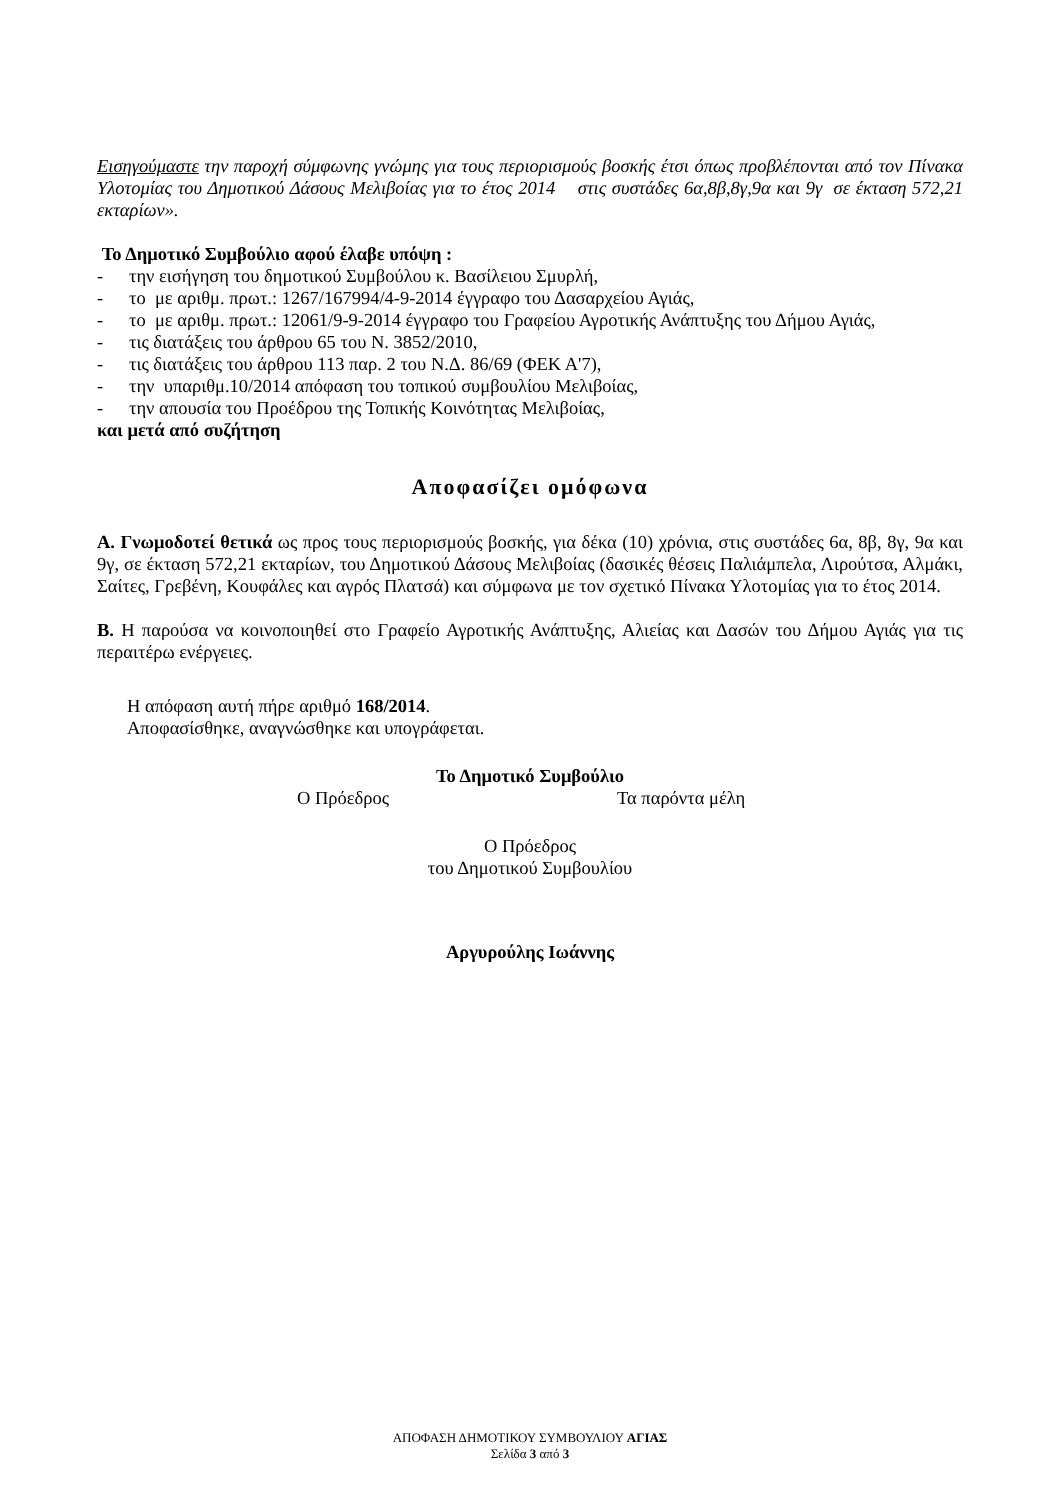Εισηγούμαστε την παροχή σύμφωνης γνώμης για τους περιορισμούς βοσκής έτσι όπως προβλέπονται από τον Πίνακα Υλοτομίας του Δημοτικού Δάσους Μελιβοίας για το έτος 2014 στις συστάδες 6α,8β,8γ,9α και 9γ σε έκταση 572,21 εκταρίων».
Το Δημοτικό Συμβούλιο αφού έλαβε υπόψη :
- την εισήγηση του δημοτικού Συμβούλου κ. Βασίλειου Σμυρλή,
- το με αριθμ. πρωτ.: 1267/167994/4-9-2014 έγγραφο του Δασαρχείου Αγιάς,
- το με αριθμ. πρωτ.: 12061/9-9-2014 έγγραφο του Γραφείου Αγροτικής Ανάπτυξης του Δήμου Αγιάς,
- τις διατάξεις του άρθρου 65 του Ν. 3852/2010,
- τις διατάξεις του άρθρου 113 παρ. 2 του Ν.Δ. 86/69 (ΦΕΚ Α'7),
- την υπαριθμ.10/2014 απόφαση του τοπικού συμβουλίου Μελιβοίας,
- την απουσία του Προέδρου της Τοπικής Κοινότητας Μελιβοίας,
και μετά από συζήτηση
Αποφασίζει ομόφωνα
Α. Γνωμοδοτεί θετικά ως προς τους περιορισμούς βοσκής, για δέκα (10) χρόνια, στις συστάδες 6α, 8β, 8γ, 9α και 9γ, σε έκταση 572,21 εκταρίων, του Δημοτικού Δάσους Μελιβοίας (δασικές θέσεις Παλιάμπελα, Λιρούτσα, Αλμάκι, Σαίτες, Γρεβένη, Κουφάλες και αγρός Πλατσά) και σύμφωνα με τον σχετικό Πίνακα Υλοτομίας για το έτος 2014.
Β. Η παρούσα να κοινοποιηθεί στο Γραφείο Αγροτικής Ανάπτυξης, Αλιείας και Δασών του Δήμου Αγιάς για τις περαιτέρω ενέργειες.
Η απόφαση αυτή πήρε αριθμό 168/2014.
Αποφασίσθηκε, αναγνώσθηκε και υπογράφεται.
Το Δημοτικό Συμβούλιο
Ο Πρόεδρος Τα παρόντα μέλη
Ο Πρόεδρος
του Δημοτικού Συμβουλίου
Αργυρούλης Ιωάννης
ΑΠΟΦΑΣΗ ΔΗΜΟΤΙΚΟΥ ΣΥΜΒΟΥΛΙΟΥ ΑΓΙΑΣ
Σελίδα 3 από 3